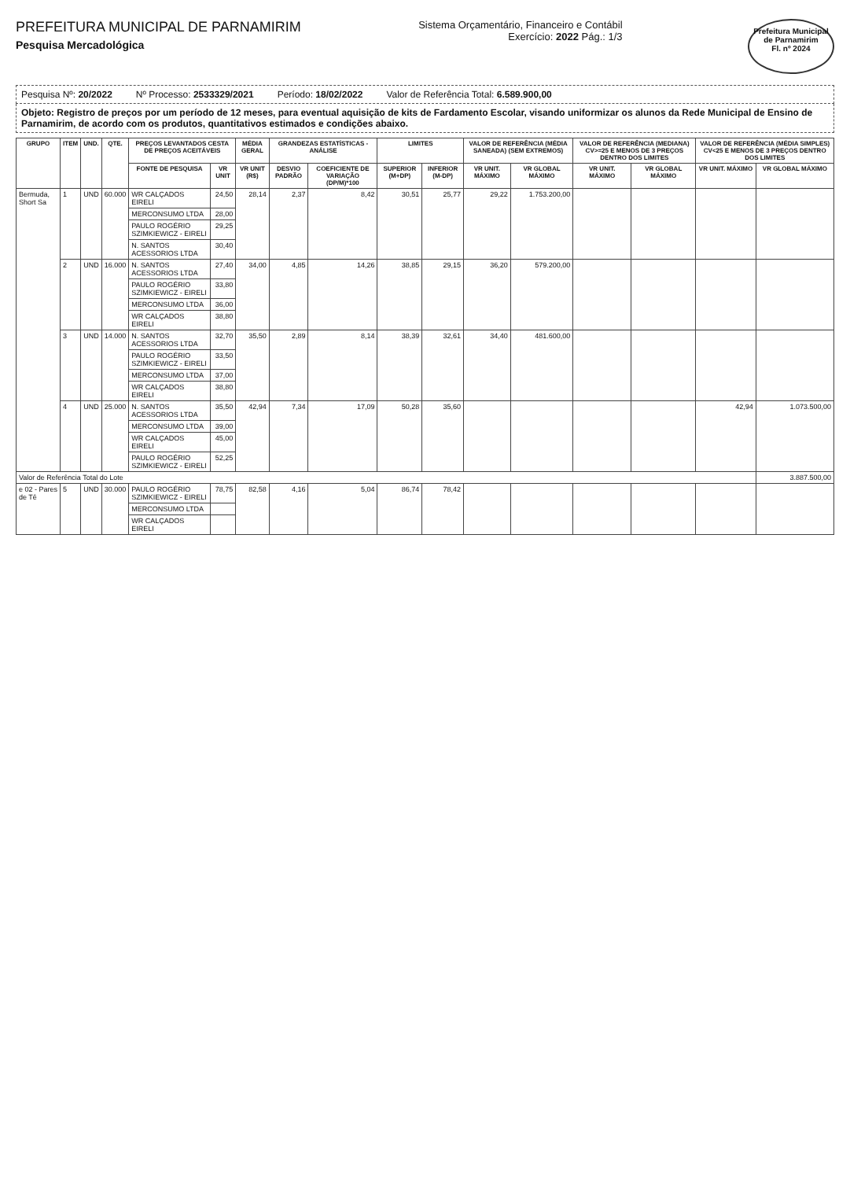PREFEITURA MUNICIPAL DE PARNAMIRIM
Pesquisa Mercadológica
Sistema Orçamentário, Financeiro e Contábil
Exercício: 2022 Pág.: 1/3
Prefeitura Municipal de Parnamirim
Fl. nº 2024
Pesquisa Nº: 20/2022 Nº Processo: 2533329/2021 Período: 18/02/2022 Valor de Referência Total: 6.589.900,00
Objeto: Registro de preços por um período de 12 meses, para eventual aquisição de kits de Fardamento Escolar, visando uniformizar os alunos da Rede Municipal de Ensino de Parnamirim, de acordo com os produtos, quantitativos estimados e condições abaixo.
| GRUPO | ITEM | UND. | QTE. | PREÇOS LEVANTADOS CESTA DE PREÇOS ACEITÁVEIS | | MÉDIA GERAL | GRANDEZAS ESTATÍSTICAS - ANÁLISE | | LIMITES | | VALOR DE REFERÊNCIA (MÉDIA SANEADA) (SEM EXTREMOS) | | VALOR DE REFERÊNCIA (MEDIANA) CV>=25 E MENOS DE 3 PREÇOS DENTRO DOS LIMITES | | VALOR DE REFERÊNCIA (MÉDIA SIMPLES) CV<25 E MENOS DE 3 PREÇOS DENTRO DOS LIMITES | |
| --- | --- | --- | --- | --- | --- | --- | --- | --- | --- | --- | --- | --- | --- | --- | --- | --- |
| | | | | FONTE DE PESQUISA | VR UNIT | VR UNIT (R$) | DESVIO PADRÃO | COEFICIENTE DE VARIAÇÃO (DP/M)*100 | SUPERIOR (M+DP) | INFERIOR (M-DP) | VR UNIT. MÁXIMO | VR GLOBAL MÁXIMO | VR UNIT. MÁXIMO | VR GLOBAL MÁXIMO | VR UNIT. MÁXIMO | VR GLOBAL MÁXIMO |
| Bermuda, Short Sa | 1 | UND | 60.000 | WR CALÇADOS EIRELI | 24,50 | 28,14 | 2,37 | 8,42 | 30,51 | 25,77 | 29,22 | 1.753.200,00 | | | | |
| | | | | MERCONSUMO LTDA | 28,00 | | | | | | | | | | | |
| | | | | PAULO ROGÉRIO SZIMKIEWICZ - EIRELI | 29,25 | | | | | | | | | | | |
| | | | | N. SANTOS ACESSORIOS LTDA | 30,40 | | | | | | | | | | | |
| | 2 | UND | 16.000 | N. SANTOS ACESSORIOS LTDA | 27,40 | 34,00 | 4,85 | 14,26 | 38,85 | 29,15 | 36,20 | 579.200,00 | | | | |
| | | | | PAULO ROGÉRIO SZIMKIEWICZ - EIRELI | 33,80 | | | | | | | | | | | |
| | | | | MERCONSUMO LTDA | 36,00 | | | | | | | | | | | |
| | | | | WR CALÇADOS EIRELI | 38,80 | | | | | | | | | | | |
| | 3 | UND | 14.000 | N. SANTOS ACESSORIOS LTDA | 32,70 | 35,50 | 2,89 | 8,14 | 38,39 | 32,61 | 34,40 | 481.600,00 | | | | |
| | | | | PAULO ROGÉRIO SZIMKIEWICZ - EIRELI | 33,50 | | | | | | | | | | | |
| | | | | MERCONSUMO LTDA | 37,00 | | | | | | | | | | | |
| | | | | WR CALÇADOS EIRELI | 38,80 | | | | | | | | | | | |
| | 4 | UND | 25.000 | N. SANTOS ACESSORIOS LTDA | 35,50 | 42,94 | 7,34 | 17,09 | 50,28 | 35,60 | | | | | 42,94 | 1.073.500,00 |
| | | | | MERCONSUMO LTDA | 39,00 | | | | | | | | | | | |
| | | | | WR CALÇADOS EIRELI | 45,00 | | | | | | | | | | | |
| | | | | PAULO ROGÉRIO SZIMKIEWICZ - EIRELI | 52,25 | | | | | | | | | | | |
| Valor de Referência Total do Lote | | | | | | | | | | | | | | | | 3.887.500,00 |
| e 02 - Pares de Tê | 5 | UND | 30.000 | PAULO ROGÉRIO SZIMKIEWICZ - EIRELI | 78,75 | 82,58 | 4,16 | 5,04 | 86,74 | 78,42 | | | | | | |
| | | | | MERCONSUMO LTDA | | | | | | | | | | | | |
| | | | | WR CALÇADOS EIRELI | | | | | | | | | | | | |